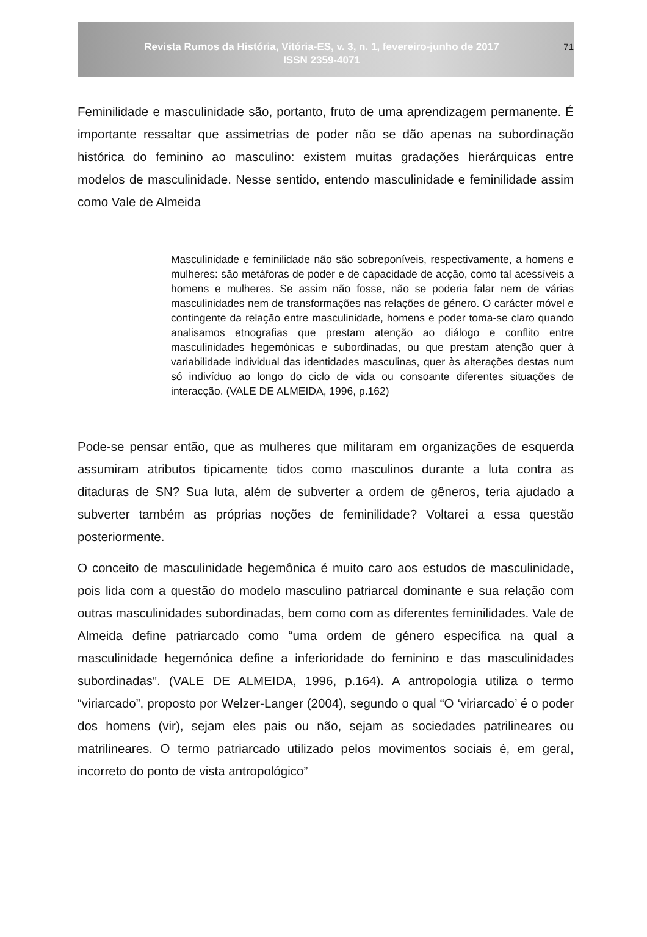Revista Rumos da História, Vitória-ES, v. 3, n. 1, fevereiro-junho de 2017
ISSN 2359-4071
71
Feminilidade e masculinidade são, portanto, fruto de uma aprendizagem permanente. É importante ressaltar que assimetrias de poder não se dão apenas na subordinação histórica do feminino ao masculino: existem muitas gradações hierárquicas entre modelos de masculinidade. Nesse sentido, entendo masculinidade e feminilidade assim como Vale de Almeida
Masculinidade e feminilidade não são sobreponíveis, respectivamente, a homens e mulheres: são metáforas de poder e de capacidade de acção, como tal acessíveis a homens e mulheres. Se assim não fosse, não se poderia falar nem de várias masculinidades nem de transformações nas relações de género. O carácter móvel e contingente da relação entre masculinidade, homens e poder toma-se claro quando analisamos etnografias que prestam atenção ao diálogo e conflito entre masculinidades hegemónicas e subordinadas, ou que prestam atenção quer à variabilidade individual das identidades masculinas, quer às alterações destas num só indivíduo ao longo do ciclo de vida ou consoante diferentes situações de interacção. (VALE DE ALMEIDA, 1996, p.162)
Pode-se pensar então, que as mulheres que militaram em organizações de esquerda assumiram atributos tipicamente tidos como masculinos durante a luta contra as ditaduras de SN? Sua luta, além de subverter a ordem de gêneros, teria ajudado a subverter também as próprias noções de feminilidade? Voltarei a essa questão posteriormente.
O conceito de masculinidade hegemônica é muito caro aos estudos de masculinidade, pois lida com a questão do modelo masculino patriarcal dominante e sua relação com outras masculinidades subordinadas, bem como com as diferentes feminilidades. Vale de Almeida define patriarcado como “uma ordem de género específica na qual a masculinidade hegemónica define a inferioridade do feminino e das masculinidades subordinadas”. (VALE DE ALMEIDA, 1996, p.164). A antropologia utiliza o termo “viriarcado”, proposto por Welzer-Langer (2004), segundo o qual “O ‘viriarcado’ é o poder dos homens (vir), sejam eles pais ou não, sejam as sociedades patrilineares ou matrilineares. O termo patriarcado utilizado pelos movimentos sociais é, em geral, incorreto do ponto de vista antropológico”